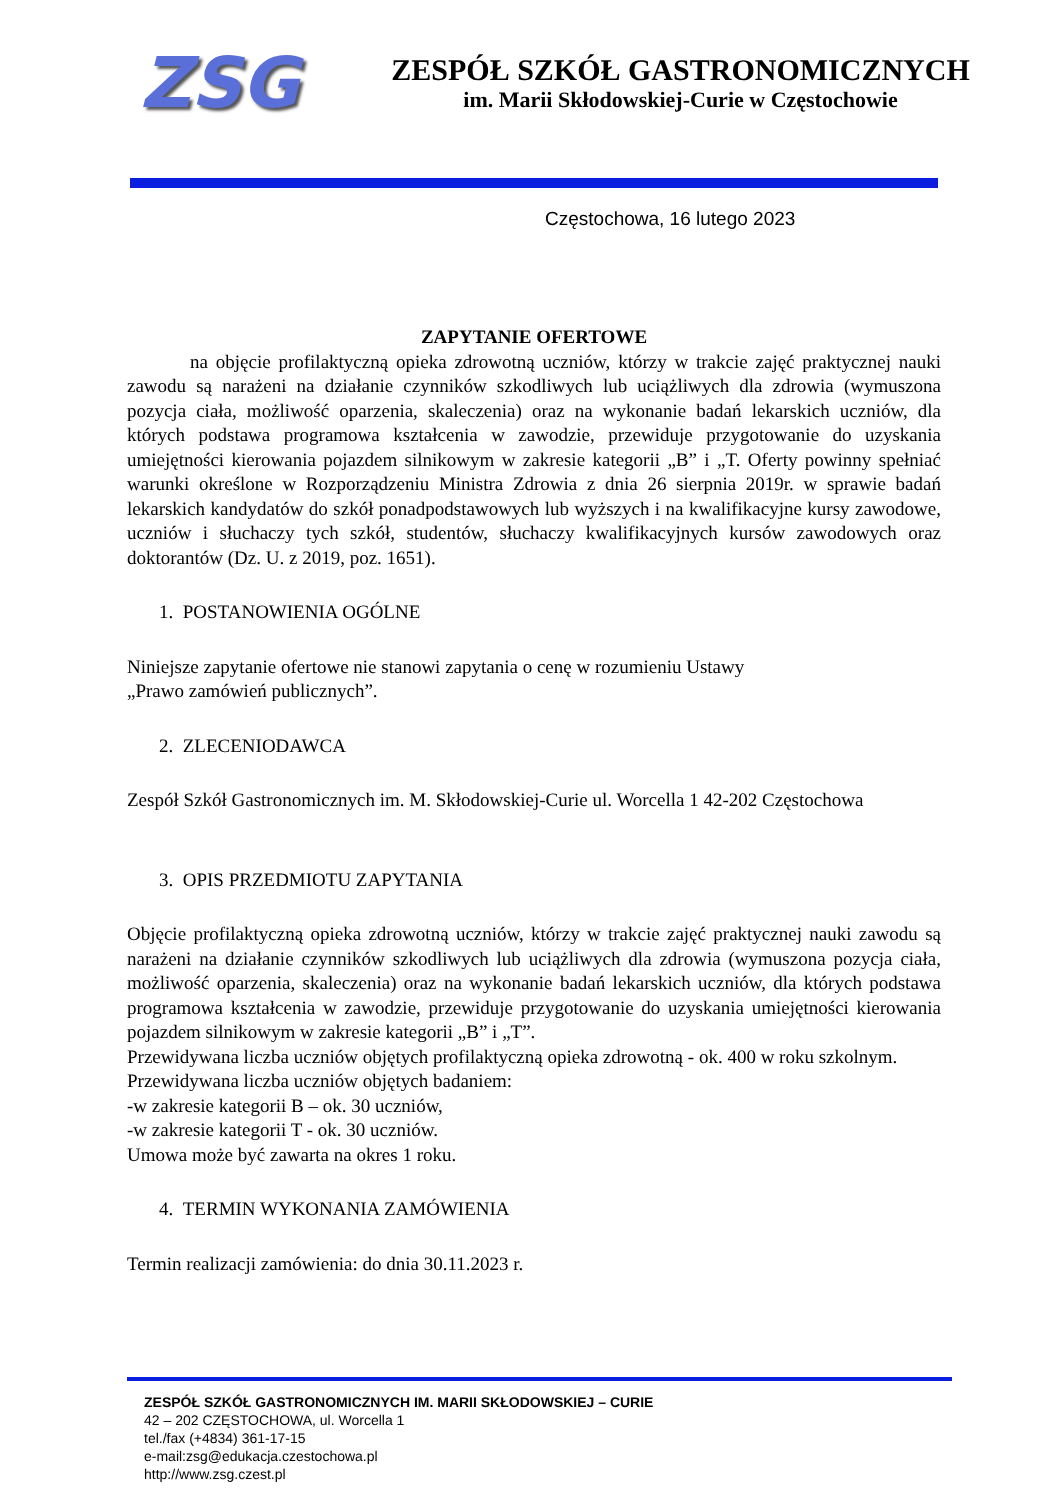ZSG
ZESPÓŁ SZKÓŁ GASTRONOMICZNYCH
im. Marii Skłodowskiej-Curie w Częstochowie
Częstochowa, 16 lutego 2023
ZAPYTANIE OFERTOWE
na objęcie profilaktyczną opieka zdrowotną uczniów, którzy w trakcie zajęć praktycznej nauki zawodu są narażeni na działanie czynników szkodliwych lub uciążliwych dla zdrowia (wymuszona pozycja ciała, możliwość oparzenia, skaleczenia) oraz na wykonanie badań lekarskich uczniów, dla których podstawa programowa kształcenia w zawodzie, przewiduje przygotowanie do uzyskania umiejętności kierowania pojazdem silnikowym w zakresie kategorii „B” i „T. Oferty powinny spełniać warunki określone w Rozporządzeniu Ministra Zdrowia z dnia 26 sierpnia 2019r. w sprawie badań lekarskich kandydatów do szkół ponadpodstawowych lub wyższych i na kwalifikacyjne kursy zawodowe, uczniów i słuchaczy tych szkół, studentów, słuchaczy kwalifikacyjnych kursów zawodowych oraz doktorantów (Dz. U. z 2019, poz. 1651).
1. POSTANOWIENIA OGÓLNE
Niniejsze zapytanie ofertowe nie stanowi zapytania o cenę w rozumieniu Ustawy
„Prawo zamówień publicznych”.
2. ZLECENIODAWCA
Zespół Szkół Gastronomicznych im. M. Skłodowskiej-Curie ul. Worcella 1 42-202 Częstochowa
3. OPIS PRZEDMIOTU ZAPYTANIA
Objęcie profilaktyczną opieka zdrowotną uczniów, którzy w trakcie zajęć praktycznej nauki zawodu są narażeni na działanie czynników szkodliwych lub uciążliwych dla zdrowia (wymuszona pozycja ciała, możliwość oparzenia, skaleczenia) oraz na wykonanie badań lekarskich uczniów, dla których podstawa programowa kształcenia w zawodzie, przewiduje przygotowanie do uzyskania umiejętności kierowania pojazdem silnikowym w zakresie kategorii „B” i „T”.
Przewidywana liczba uczniów objętych profilaktyczną opieka zdrowotną - ok. 400 w roku szkolnym.
Przewidywana liczba uczniów objętych badaniem:
-w zakresie kategorii B – ok. 30 uczniów,
-w zakresie kategorii T - ok. 30 uczniów.
Umowa może być zawarta na okres 1 roku.
4. TERMIN WYKONANIA ZAMÓWIENIA
Termin realizacji zamówienia: do dnia 30.11.2023 r.
ZESPÓŁ SZKÓŁ GASTRONOMICZNYCH IM. MARII SKŁODOWSKIEJ – CURIE
42 – 202 CZĘSTOCHOWA, ul. Worcella 1
tel./fax (+4834) 361-17-15
e-mail:zsg@edukacja.czestochowa.pl
http://www.zsg.czest.pl